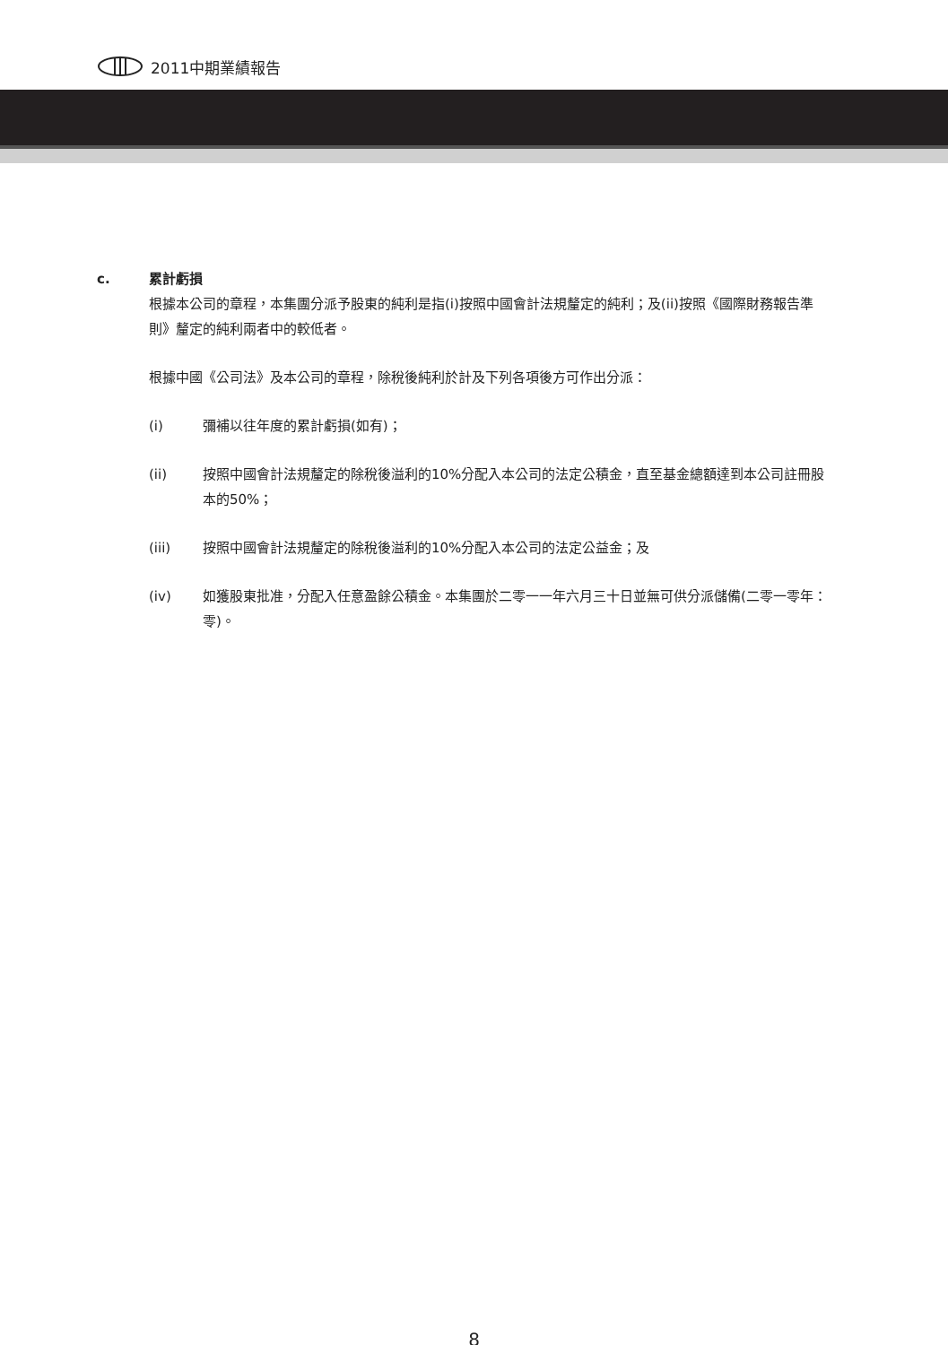2011中期業績報告
c. 累計虧損
根據本公司的章程，本集團分派予股東的純利是指(i)按照中國會計法規釐定的純利；及(ii)按照《國際財務報告準則》釐定的純利兩者中的較低者。
根據中國《公司法》及本公司的章程，除稅後純利於計及下列各項後方可作出分派：
(i) 彌補以往年度的累計虧損(如有)；
(ii) 按照中國會計法規釐定的除稅後溢利的10%分配入本公司的法定公積金，直至基金總額達到本公司註冊股本的50%；
(iii) 按照中國會計法規釐定的除稅後溢利的10%分配入本公司的法定公益金；及
(iv) 如獲股東批准，分配入任意盈餘公積金。本集團於二零一一年六月三十日並無可供分派儲備(二零一零年：零)。
8